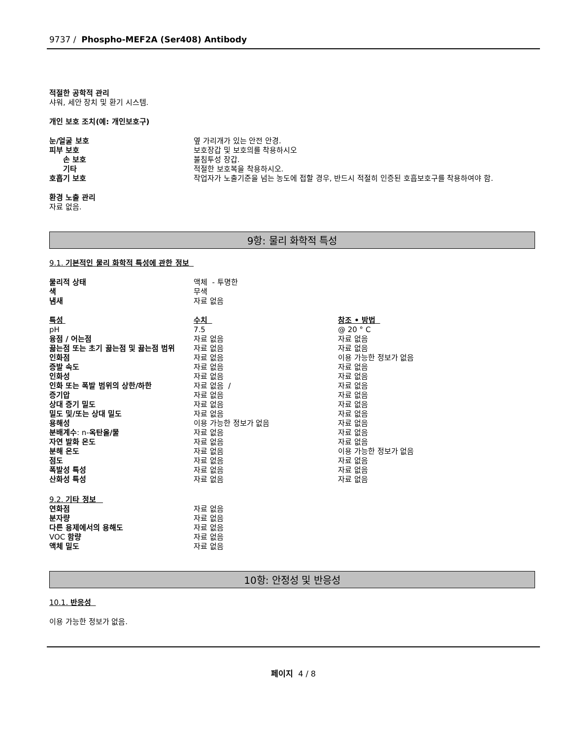9737 / Phospho-MEF2A (Ser408) Antibody
적절한 공학적 관리
샤워, 세안 장치 및 환기 시스템.
개인 보호 조치(예: 개인보호구)
| 눈/얼굴 보호 | 옆 가리개가 있는 안전 안경. |
| 피부 보호 | 보호장갑 및 보호의를 착용하시오 |
| 손 보호 | 불침투성 장갑. |
| 기타 | 적절한 보호복을 착용하시오. |
| 호흡기 보호 | 작업자가 노출기준을 넘는 농도에 접할 경우, 반드시 적절히 인증된 호흡보호구를 착용하여야 함. |
환경 노출 관리
자료 없음.
9항: 물리 화학적 특성
9.1. 기본적인 물리 화학적 특성에 관한 정보
| 물리적 상태 | 액체 - 투명한 |
| 색 | 무색 |
| 냄새 | 자료 없음 |
| 특성 | 수치 | 참조 • 방법 |
| pH | 7.5 | @ 20 ° C |
| 융점 / 어는점 | 자료 없음 | 자료 없음 |
| 끓는점 또는 초기 끓는점 및 끓는점 범위 | 자료 없음 | 자료 없음 |
| 인화점 | 자료 없음 | 이용 가능한 정보가 없음 |
| 증발 속도 | 자료 없음 | 자료 없음 |
| 인화성 | 자료 없음 | 자료 없음 |
| 인화 또는 폭발 범위의 상한/하한 | 자료 없음 / | 자료 없음 |
| 증기압 | 자료 없음 | 자료 없음 |
| 상대 증기 밀도 | 자료 없음 | 자료 없음 |
| 밀도 및/또는 상대 밀도 | 자료 없음 | 자료 없음 |
| 용해성 | 이용 가능한 정보가 없음 | 자료 없음 |
| 분배계수 : n- 옥탄올/물 | 자료 없음 | 자료 없음 |
| 자연 발화 온도 | 자료 없음 | 자료 없음 |
| 분해 온도 | 자료 없음 | 이용 가능한 정보가 없음 |
| 점도 | 자료 없음 | 자료 없음 |
| 폭발성 특성 | 자료 없음 | 자료 없음 |
| 산화성 특성 | 자료 없음 | 자료 없음 |
9.2. 기타 정보
| 연화점 | 자료 없음 |
| 분자량 | 자료 없음 |
| 다른 용제에서의 용해도 | 자료 없음 |
| VOC 함량 | 자료 없음 |
| 액체 밀도 | 자료 없음 |
10항: 안정성 및 반응성
10.1. 반응성
이용 가능한 정보가 없음.
페이지 4 / 8